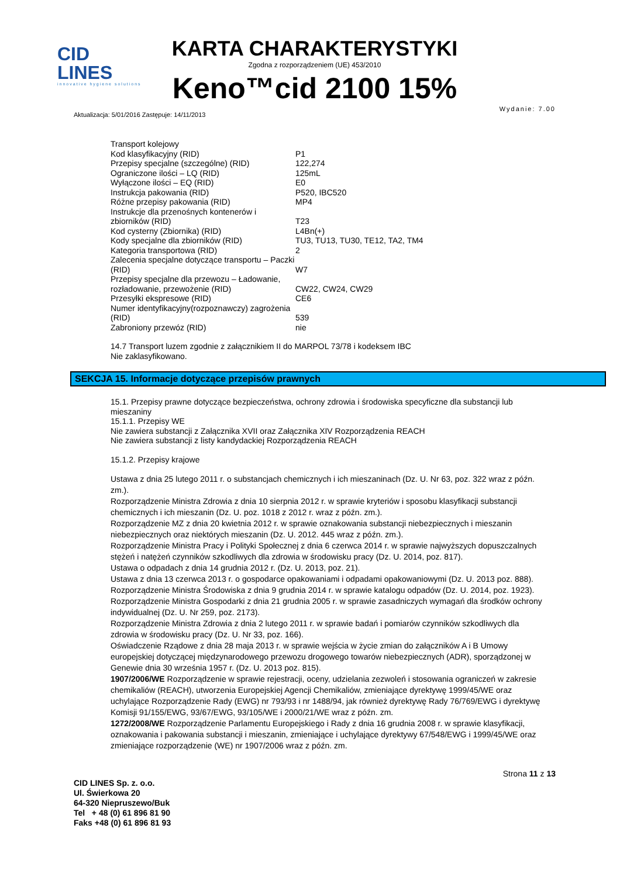CID LINES
innovative hygiene solutions
KARTA CHARAKTERYSTYKI
Zgodna z rozporządzeniem (UE) 453/2010
Keno™cid 2100 15%
Aktualizacja: 5/01/2016 Zastępuje: 14/11/2013 Wydanie: 7.00
| Transport kolejowy | |
| Kod klasyfikacyjny (RID) | P1 |
| Przepisy specjalne (szczególne) (RID) | 122,274 |
| Ograniczone ilości – LQ (RID) | 125mL |
| Wyłączone ilości – EQ (RID) | E0 |
| Instrukcja pakowania (RID) | P520, IBC520 |
| Różne przepisy pakowania (RID) | MP4 |
| Instrukcje dla przenośnych kontenerów i zbiorników (RID) | T23 |
| Kod cysterny (Zbiornika) (RID) | L4Bn(+) |
| Kody specjalne dla zbiorników (RID) | TU3, TU13, TU30, TE12, TA2, TM4 |
| Kategoria transportowa (RID) | 2 |
| Zalecenia specjalne dotyczące transportu – Paczki (RID) | W7 |
| Przepisy specjalne dla przewozu – Ładowanie, rozładowanie, przewożenie (RID) | CW22, CW24, CW29 |
| Przesyłki ekspresowe (RID) | CE6 |
| Numer identyfikacyjny(rozpoznawczy) zagrożenia (RID) | 539 |
| Zabroniony przewóz (RID) | nie |
14.7 Transport luzem zgodnie z załącznikiem II do MARPOL 73/78 i kodeksem IBC
Nie zaklasyfikowano.
SEKCJA 15. Informacje dotyczące przepisów prawnych
15.1. Przepisy prawne dotyczące bezpieczeństwa, ochrony zdrowia i środowiska specyficzne dla substancji lub mieszaniny
15.1.1. Przepisy WE
Nie zawiera substancji z Załącznika XVII oraz Załącznika XIV Rozporządzenia REACH
Nie zawiera substancji z listy kandydackiej Rozporządzenia REACH
15.1.2. Przepisy krajowe
Ustawa z dnia 25 lutego 2011 r. o substancjach chemicznych i ich mieszaninach (Dz. U. Nr 63, poz. 322 wraz z późn. zm.).
Rozporządzenie Ministra Zdrowia z dnia 10 sierpnia 2012 r. w sprawie kryteriów i sposobu klasyfikacji substancji chemicznych i ich mieszanin (Dz. U. poz. 1018 z 2012 r. wraz z późn. zm.).
Rozporządzenie MZ z dnia 20 kwietnia 2012 r. w sprawie oznakowania substancji niebezpiecznych i mieszanin niebezpiecznych oraz niektórych mieszanin (Dz. U. 2012. 445 wraz z późn. zm.).
Rozporządzenie Ministra Pracy i Polityki Społecznej z dnia 6 czerwca 2014 r. w sprawie najwyższych dopuszczalnych stężeń i natężeń czynników szkodliwych dla zdrowia w środowisku pracy (Dz. U. 2014, poz. 817).
Ustawa o odpadach z dnia 14 grudnia 2012 r. (Dz. U. 2013, poz. 21).
Ustawa z dnia 13 czerwca 2013 r. o gospodarce opakowaniami i odpadami opakowaniowymi (Dz. U. 2013 poz. 888).
Rozporządzenie Ministra Środowiska z dnia 9 grudnia 2014 r. w sprawie katalogu odpadów (Dz. U. 2014, poz. 1923).
Rozporządzenie Ministra Gospodarki z dnia 21 grudnia 2005 r. w sprawie zasadniczych wymagań dla środków ochrony indywidualnej (Dz. U. Nr 259, poz. 2173).
Rozporządzenie Ministra Zdrowia z dnia 2 lutego 2011 r. w sprawie badań i pomiarów czynników szkodliwych dla zdrowia w środowisku pracy (Dz. U. Nr 33, poz. 166).
Oświadczenie Rządowe z dnia 28 maja 2013 r. w sprawie wejścia w życie zmian do załączników A i B Umowy europejskiej dotyczącej międzynarodowego przewozu drogowego towarów niebezpiecznych (ADR), sporządzonej w Genewie dnia 30 września 1957 r. (Dz. U. 2013 poz. 815).
1907/2006/WE Rozporządzenie w sprawie rejestracji, oceny, udzielania zezwoleń i stosowania ograniczeń w zakresie chemikaliów (REACH), utworzenia Europejskiej Agencji Chemikaliów, zmieniające dyrektywę 1999/45/WE oraz uchylające Rozporządzenie Rady (EWG) nr 793/93 i nr 1488/94, jak również dyrektywę Rady 76/769/EWG i dyrektywę Komisji 91/155/EWG, 93/67/EWG, 93/105/WE i 2000/21/WE wraz z późn. zm.
1272/2008/WE Rozporządzenie Parlamentu Europejskiego i Rady z dnia 16 grudnia 2008 r. w sprawie klasyfikacji, oznakowania i pakowania substancji i mieszanin, zmieniające i uchylające dyrektywy 67/548/EWG i 1999/45/WE oraz zmieniające rozporządzenie (WE) nr 1907/2006 wraz z późn. zm.
CID LINES Sp. z. o.o.
Ul. Świerkowa 20
64-320 Niepruszewo/Buk
Tel + 48 (0) 61 896 81 90
Faks +48 (0) 61 896 81 93
Strona 11 z 13